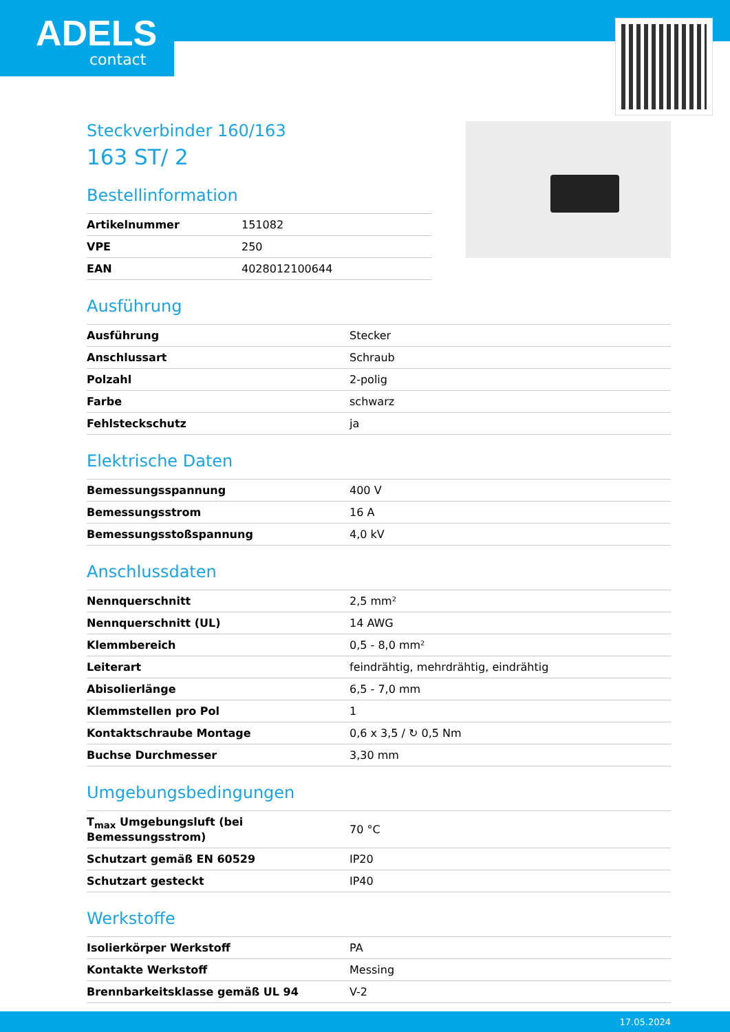ADELS
contact
Steckverbinder 160/163
163 ST/ 2
Bestellinformation
| Artikelnummer | 151082 |
| VPE | 250 |
| EAN | 4028012100644 |
Ausführung
| Ausführung | Stecker |
| Anschlussart | Schraub |
| Polzahl | 2-polig |
| Farbe | schwarz |
| Fehlsteckschutz | ja |
Elektrische Daten
| Bemessungsspannung | 400 V |
| Bemessungsstrom | 16 A |
| Bemessungsstoßspannung | 4,0 kV |
Anschlussdaten
| Nennquerschnitt | 2,5 mm² |
| Nennquerschnitt (UL) | 14 AWG |
| Klemmbereich | 0,5 - 8,0 mm² |
| Leiterart | feindrähtig, mehrdrähtig, eindrähtig |
| Abisolierlänge | 6,5 - 7,0 mm |
| Klemmstellen pro Pol | 1 |
| Kontaktschraube Montage | 0,6 x 3,5 / ↻ 0,5 Nm |
| Buchse Durchmesser | 3,30 mm |
Umgebungsbedingungen
| T<sub>max</sub> Umgebungsluft (bei Bemessungsstrom) | 70 °C |
| Schutzart gemäß EN 60529 | IP20 |
| Schutzart gesteckt | IP40 |
Werkstoffe
| Isolierkörper Werkstoff | PA |
| Kontakte Werkstoff | Messing |
| Brennbarkeitsklasse gemäß UL 94 | V-2 |
17.05.2024